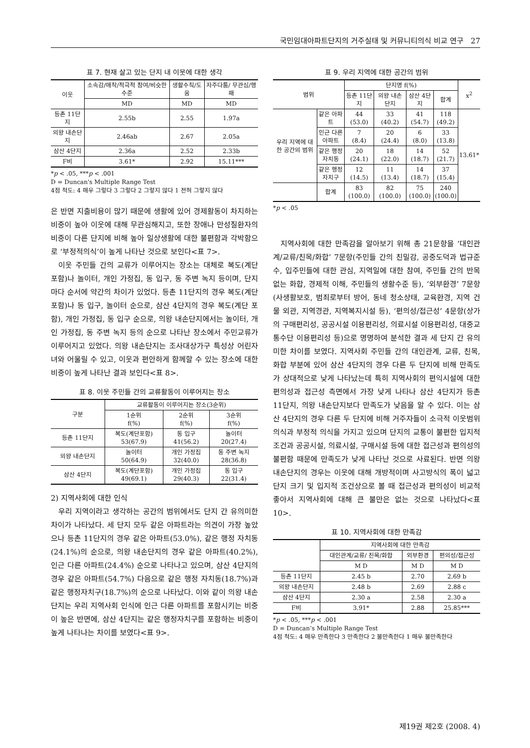국민임대아파트단지의 거주실태 및 커뮤니티의식 비교 연구 27
표 7. 현재 살고 있는 단지 내 이웃에 대한 생각
| 이웃 | 소속감/애착/적극적 참여/비슷한 수준 | 생활수칙/도움 | 자주다툼/ 무관심/행패 |
| --- | --- | --- | --- |
| | MD | MD | MD |
| 등촌 11단지 | 2.55b | 2.55 | 1.97a |
| 의왕 내손단지 | 2.46ab | 2.67 | 2.05a |
| 삼산 4단지 | 2.36a | 2.52 | 2.33b |
| F비 | 3.61* | 2.92 | 15.11*** |
*p < .05, ***p < .001
D = Duncan's Multiple Range Test
4점 척도: 4 매우 그렇다 3 그렇다 2 그렇지 않다 1 전혀 그렇지 않다
은 반면 지출비용이 많기 때문에 생활에 있어 경제활동이 차지하는 비중이 높아 이웃에 대해 무관심해지고, 또한 장애나 만성질환자의 비중이 다른 단지에 비해 높아 일상생활에 대한 불편함과 각박함으로 ‘부정적의식’이 높게 나타난 것으로 보인다<표 7>.
이웃 주민들 간의 교류가 이루어지는 장소는 대체로 복도(계단 포함)나 놀이터, 개인 가정집, 동 입구, 동 주변 녹지 등이며, 단지마다 순서에 약간의 차이가 있었다. 등촌 11단지의 경우 복도(계단 포함)나 동 입구, 놀이터 순으로, 삼산 4단지의 경우 복도(계단 포함), 개인 가정집, 동 입구 순으로, 의왕 내손단지에서는 놀이터, 개인 가정집, 동 주변 녹지 등의 순으로 나타난 장소에서 주민교류가 이루어지고 있었다. 의왕 내손단지는 조사대상가구 특성상 어린자녀와 어울릴 수 있고, 이웃과 편안하게 함께할 수 있는 장소에 대한 비중이 높게 나타난 결과 보인다<표 8>.
표 8. 이웃 주민들 간의 교류활동이 이루어지는 장소
| 구분 | 교류활동이 이루어지는 장소(3순위) | | |
| --- | --- | --- | --- |
| | 1순위 f(%) | 2순위 f(%) | 3순위 f(%) |
| 등촌 11단지 | 복도(계단포함) 53(67.9) | 동 입구 41(56.2) | 놀이터 20(27.4) |
| 의왕 내손단지 | 놀이터 50(64.9) | 개인 가정집 32(40.0) | 동 주변 녹지 28(36.8) |
| 삼산 4단지 | 복도(계단포함) 49(69.1) | 개인 가정집 29(40.3) | 동 입구 22(31.4) |
2) 지역사회에 대한 인식
우리 지역이라고 생각하는 공간의 범위에서도 단지 간 유의미한 차이가 나타났다. 세 단지 모두 같은 아파트라는 의견이 가장 높았으나 등촌 11단지의 경우 같은 아파트(53.0%), 같은 행정 자치동(24.1%)의 순으로, 의왕 내손단지의 경우 같은 아파트(40.2%), 인근 다른 아파트(24.4%) 순으로 나타나고 있으며, 삼산 4단지의 경우 같은 아파트(54.7%) 다음으로 같은 행정 자치동(18.7%)과 같은 행정자치구(18.7%)의 순으로 나타났다. 이와 같이 의왕 내손단지는 우리 지역사회 인식에 인근 다른 아파트를 포함시키는 비중이 높은 반면에, 삼산 4단지는 같은 행정자치구를 포함하는 비중이 높게 나타나는 차이를 보였다<표 9>.
표 9. 우리 지역에 대한 공간의 범위
| 범위 | | 단지명 f(%) | | | | x<sup>2</sup> |
| --- | --- | --- | --- | --- | --- | --- |
| | | 등촌 11단지 | 의왕 내손 단지 | 삼산 4단지 | 합계 | |
| 우리 지역에 대한 공간의 범위 | 같은 아파트 | 44 (53.0) | 33 (40.2) | 41 (54.7) | 118 (49.2) | 13.61* |
| | 인근 다른 아파트 | 7 (8.4) | 20 (24.4) | 6 (8.0) | 33 (13.8) | |
| | 같은 행정 자치동 | 20 (24.1) | 18 (22.0) | 14 (18.7) | 52 (21.7) | |
| | 같은 행정 자치구 | 12 (14.5) | 11 (13.4) | 14 (18.7) | 37 (15.4) | |
| | 합계 | 83 (100.0) | 82 (100.0) | 75 (100.0) | 240 (100.0) | |
*p < .05
지역사회에 대한 만족감을 알아보기 위해 총 21문항을 ‘대인관계/교류/친목/화합’ 7문항(주민들 간의 친밀감, 공중도덕과 법규준수, 입주민들에 대한 관심, 지역일에 대한 참여, 주민들 간의 반목 없는 화합, 경제적 이해, 주민들의 생활수준 등), ‘외부환경’ 7문항(사생활보호, 범죄로부터 방어, 동네 청소상태, 교육환경, 지역 건물 외관, 지역경관, 지역복지시설 등), ‘편의성/접근성’ 4문항(상가의 구매편리성, 공공시설 이용편리성, 의료시설 이용편리성, 대중교통수단 이용편리성 등)으로 명명하여 분석한 결과 세 단지 간 유의미한 차이를 보였다. 지역사회 주민들 간의 대인관계, 교류, 친목, 화합 부분에 있어 삼산 4단지의 경우 다른 두 단지에 비해 만족도가 상대적으로 낮게 나타났는데 특히 지역사회의 편익시설에 대한 편의성과 접근성 측면에서 가장 낮게 나타나 삼산 4단지가 등촌 11단지, 의왕 내손단지보다 만족도가 낮음을 알 수 있다. 이는 삼산 4단지의 경우 다른 두 단지에 비해 거주자들이 소극적 이웃범위 의식과 부정적 의식을 가지고 있으며 단지의 교통이 불편한 입지적 조건과 공공시설, 의료시설, 구매시설 등에 대한 접근성과 편의성의 불편함 때문에 만족도가 낮게 나타난 것으로 사료된다. 반면 의왕 내손단지의 경우는 이웃에 대해 개방적이며 사고방식의 폭이 넓고 단지 크기 및 입지적 조건상으로 볼 때 접근성과 편의성이 비교적 좋아서 지역사회에 대해 큰 불만은 없는 것으로 나타났다<표 10>.
표 10. 지역사회에 대한 만족감
| | 지역사회에 대한 만족감 | | |
| --- | --- | --- | --- |
| | 대인관계/교류/ 친목/화합 | 외부환경 | 편의성/접근성 |
| | M D | M D | M D |
| 등촌 11단지 | 2.45 b | 2.70 | 2.69 b |
| 의왕 내손단지 | 2.48 b | 2.69 | 2.88 c |
| 삼산 4단지 | 2.30 a | 2.58 | 2.30 a |
| F비 | 3.91* | 2.88 | 25.85*** |
*p < .05, ***p < .001
D = Duncan’s Multiple Range Test
4점 척도: 4 매우 만족한다 3 만족한다 2 불만족한다 1 매우 불만족한다
제19권 제2호 (2008. 4)